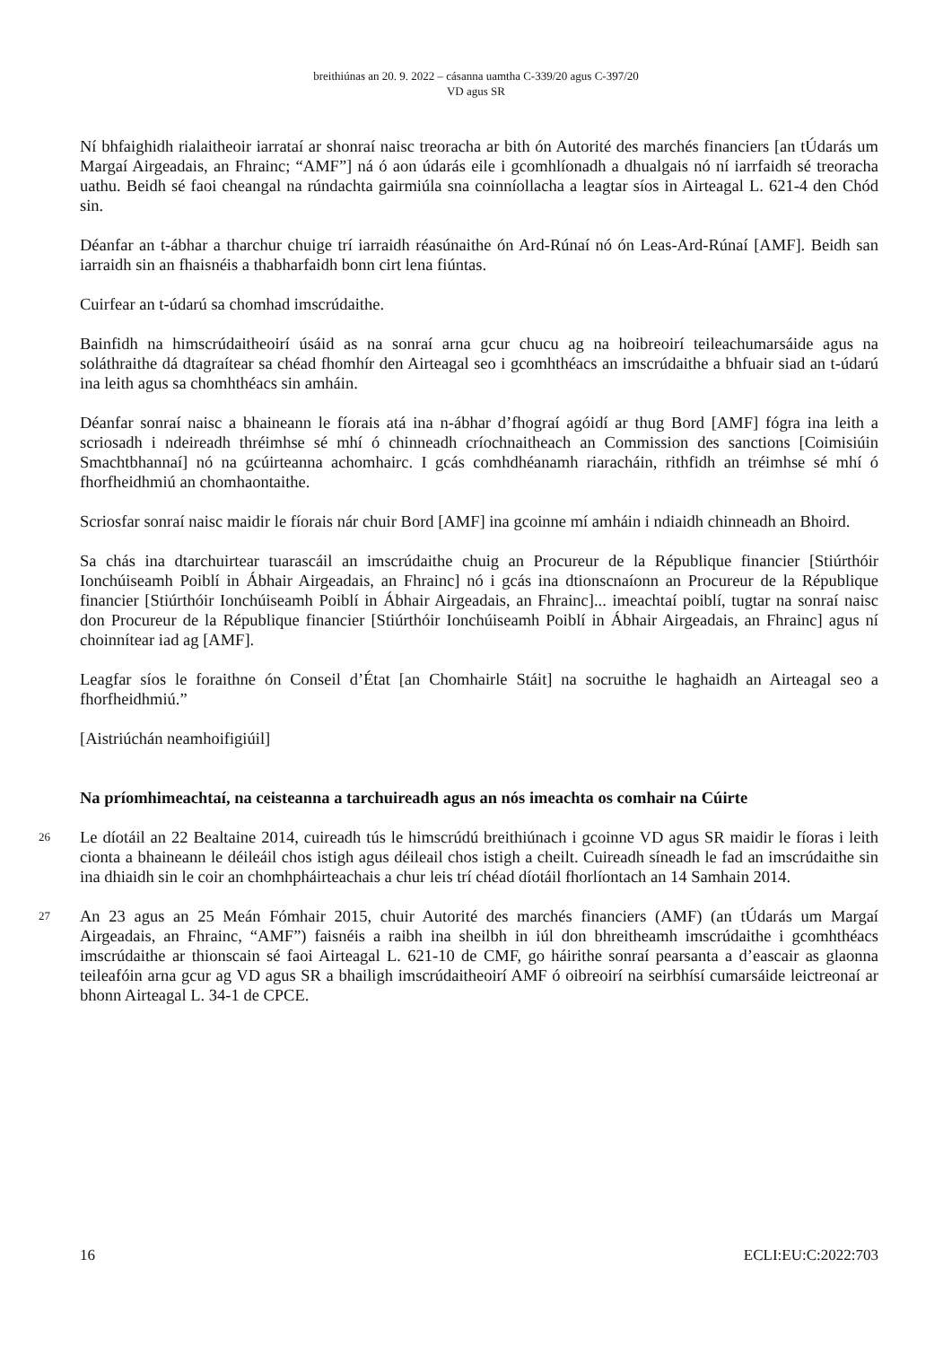breithiúnas an 20. 9. 2022 – cásanna uamtha C-339/20 agus C-397/20
VD agus SR
Ní bhfaighidh rialaitheoir iarrataí ar shonraí naisc treoracha ar bith ón Autorité des marchés financiers [an tÚdarás um Margaí Airgeadais, an Fhrainc; “AMF”] ná ó aon údarás eile i gcomhlíonadh a dhualgais nó ní iarrfaidh sé treoracha uathu. Beidh sé faoi cheangal na rúndachta gairmiúla sna coinníollacha a leagtar síos in Airteagal L. 621-4 den Chód sin.
Déanfar an t-ábhar a tharchur chuige trí iarraidh réasúnaithe ón Ard-Rúnaí nó ón Leas-Ard-Rúnaí [AMF]. Beidh san iarraidh sin an fhaisnéis a thabharfaidh bonn cirt lena fiúntas.
Cuirfear an t-údarú sa chomhad imscrúdaithe.
Bainfidh na himscrúdaitheoirí úsáid as na sonraí arna gcur chucu ag na hoibreoirí teileachumarsáide agus na soláthraithe dá dtagraítear sa chéad fhomhír den Airteagal seo i gcomhthéacs an imscrúdaithe a bhfuair siad an t-údarú ina leith agus sa chomhthéacs sin amháin.
Déanfar sonraí naisc a bhaineann le fíorais atá ina n-ábhar d’fhograí agóidí ar thug Bord [AMF] fógra ina leith a scriosadh i ndeireadh thréimhse sé mhí ó chinneadh críochnaitheach an Commission des sanctions [Coimisiúin Smachtbhannaí] nó na gcúirteanna achomhairc. I gcás comhdhéanamh riaracháin, rithfidh an tréimhse sé mhí ó fhorfheidhmiú an chomhaontaithe.
Scriosfar sonraí naisc maidir le fíorais nár chuir Bord [AMF] ina gcoinne mí amháin i ndiaidh chinneadh an Bhoird.
Sa chás ina dtarchuirtear tuarascáil an imscrúdaithe chuig an Procureur de la République financier [Stiúrthóir Ionchúiseamh Poiblí in Ábhair Airgeadais, an Fhrainc] nó i gcás ina dtionscnaíonn an Procureur de la République financier [Stiúrthóir Ionchúiseamh Poiblí in Ábhair Airgeadais, an Fhrainc]... imeachtaí poiblí, tugtar na sonraí naisc don Procureur de la République financier [Stiúrthóir Ionchúiseamh Poiblí in Ábhair Airgeadais, an Fhrainc] agus ní choinnítear iad ag [AMF].
Leagfar síos le foraithne ón Conseil d’État [an Chomhairle Stáit] na socruithe le haghaidh an Airteagal seo a fhorfheidhmiú.”
[Aistriúchán neamhoifigiúil]
Na príomhimeachtaí, na ceisteanna a tarchuireadh agus an nós imeachta os comhair na Cúirte
26
Le díotáil an 22 Bealtaine 2014, cuireadh tús le himscrúdú breithiúnach i gcoinne VD agus SR maidir le fíoras i leith cionta a bhaineann le déileáil chos istigh agus déileail chos istigh a cheilt. Cuireadh síneadh le fad an imscrúdaithe sin ina dhiaidh sin le coir an chomhpháirteachais a chur leis trí chéad díotáil fhorlíontach an 14 Samhain 2014.
27
An 23 agus an 25 Meán Fómhair 2015, chuir Autorité des marchés financiers (AMF) (an tÚdarás um Margaí Airgeadais, an Fhrainc, “AMF”) faisnéis a raibh ina sheilbh in iúl don bhreitheamh imscrúdaithe i gcomhthéacs imscrúdaithe ar thionscain sé faoi Airteagal L. 621-10 de CMF, go háirithe sonraí pearsanta a d’eascair as glaonna teileafóin arna gcur ag VD agus SR a bhailigh imscrúdaitheoirí AMF ó oibreoirí na seirbhísí cumarsáide leictreonaí ar bhonn Airteagal L. 34-1 de CPCE.
16 ECLI:EU:C:2022:703